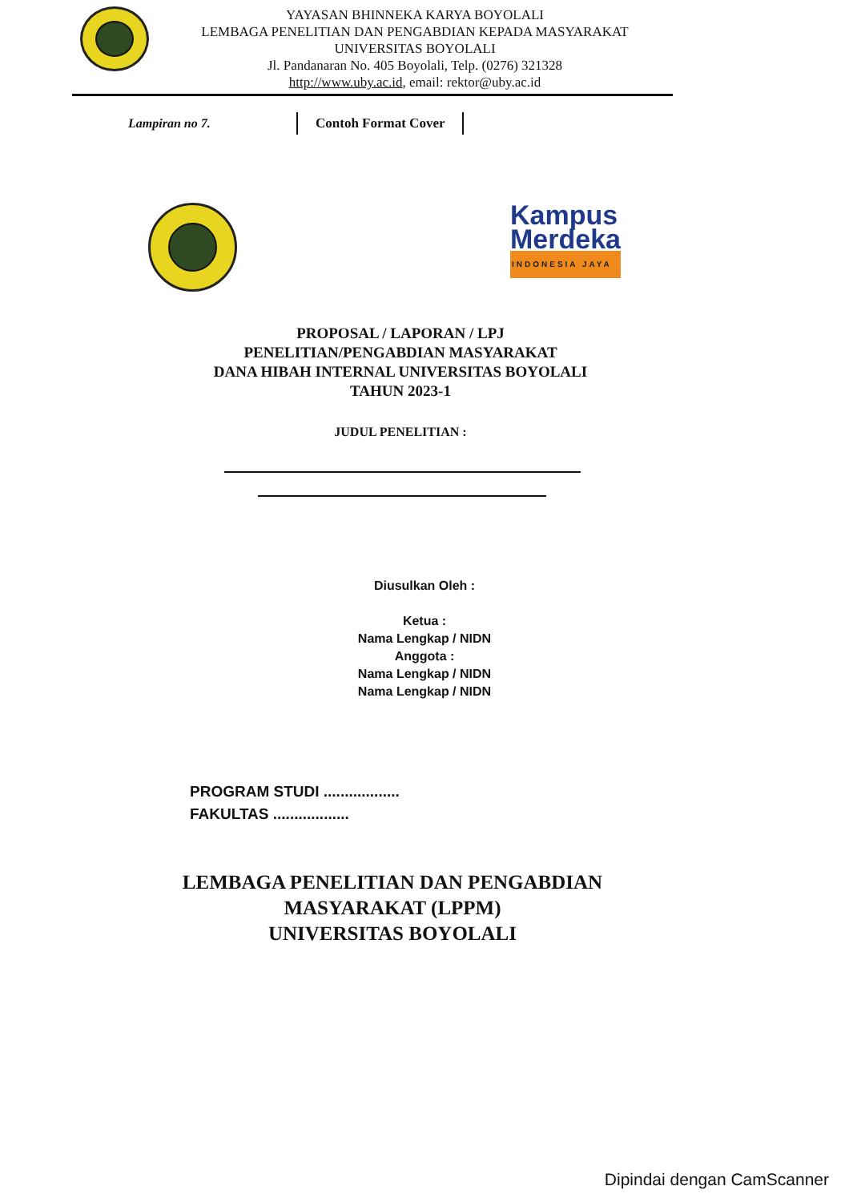YAYASAN BHINNEKA KARYA BOYOLALI
LEMBAGA PENELITIAN DAN PENGABDIAN KEPADA MASYARAKAT
UNIVERSITAS BOYOLALI
Jl. Pandanaran No. 405 Boyolali, Telp. (0276) 321328
http://www.uby.ac.id, email: rektor@uby.ac.id
Lampiran no 7.
Contoh Format Cover
Kampus
Merdeka
INDONESIA JAYA
PROPOSAL / LAPORAN / LPJ
PENELITIAN/PENGABDIAN MASYARAKAT
DANA HIBAH INTERNAL UNIVERSITAS BOYOLALI
TAHUN 2023-1
JUDUL PENELITIAN :
Diusulkan Oleh :
Ketua :
Nama Lengkap / NIDN
Anggota :
Nama Lengkap / NIDN
Nama Lengkap / NIDN
PROGRAM STUDI ..................
FAKULTAS ..................
LEMBAGA PENELITIAN DAN PENGABDIAN
MASYARAKAT (LPPM)
UNIVERSITAS BOYOLALI
Dipindai dengan CamScanner